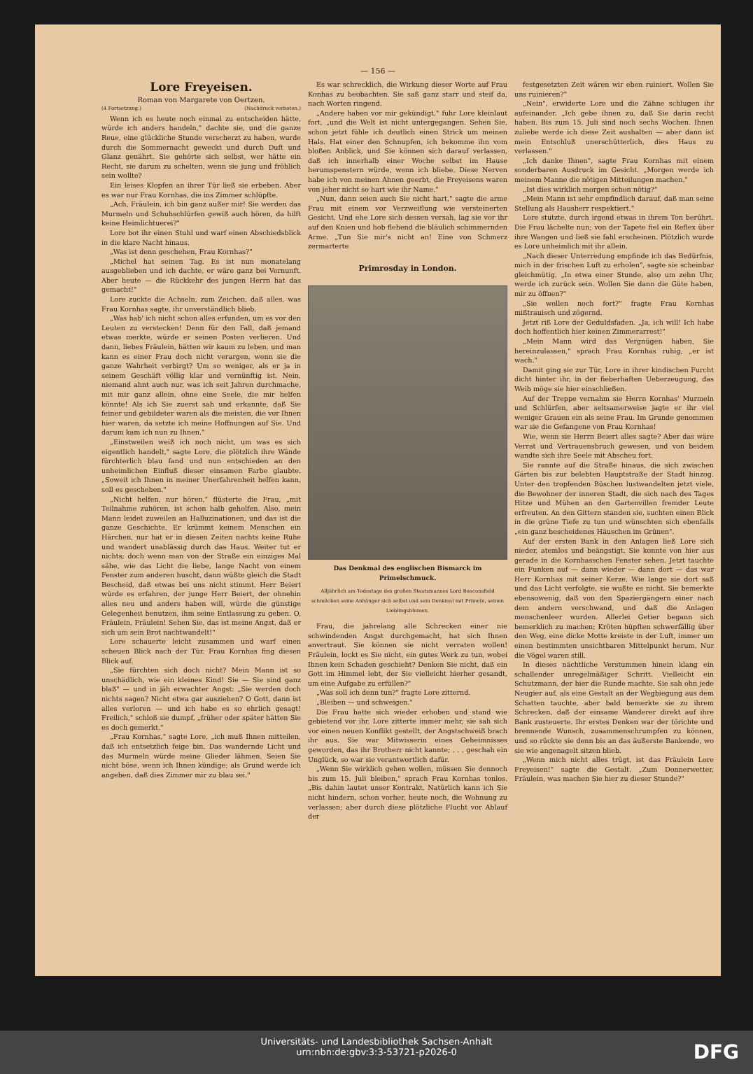— 156 —
Lore Freyeisen.
Roman von Margarete von Oertzen.
(4 Fortsetzung.) (Nachdruck verboten.)
Wenn ich es heute noch einmal zu entscheiden hätte, würde ich anders handeln," dachte sie, und die ganze Reue, eine glückliche Stunde verscherzt zu haben, wurde durch die Sommernacht geweckt und durch Duft und Glanz genährt. Sie gehörte sich selbst, wer hätte ein Recht, sie darum zu schelten, wenn sie jung und fröhlich sein wollte?
Ein leises Klopfen an ihrer Tür ließ sie erbeben. Aber es war nur Frau Kornhas, die ins Zimmer schlüpfte.
„Ach, Fräulein, ich bin ganz außer mir! Sie werden das Murmeln und Schuhschlürfen gewiß auch hören, da hilft keine Heimlichtuerei?"
Lore bot ihr einen Stuhl und warf einen Abschiedsblick in die klare Nacht hinaus.
„Was ist denn geschehen, Frau Kornhas?"
„Michel hat seinen Tag. Es ist nun monatelang ausgeblieben und ich dachte, er wäre ganz bei Vernunft. Aber heute — die Rückkehr des jungen Herrn hat das gemacht!"
Lore zuckte die Achseln, zum Zeichen, daß alles, was Frau Kornhas sagte, ihr unverständlich blieb.
„Was hab' ich nicht schon alles erfunden, um es vor den Leuten zu verstecken! Denn für den Fall, daß jemand etwas merkte, würde er seinen Posten verlieren. Und dann, liebes Fräulein, hätten wir kaum zu leben, und man kann es einer Frau doch nicht verargen, wenn sie die ganze Wahrheit verbirgt? Um so weniger, als er ja in seinem Geschäft völlig klar und vernünftig ist. Nein, niemand ahnt auch nur, was ich seit Jahren durchmache, mit mir ganz allein, ohne eine Seele, die mir helfen könnte! Als ich Sie zuerst sah und erkannte, daß Sie feiner und gebildeter waren als die meisten, die vor Ihnen hier waren, da setzte ich meine Hoffnungen auf Sie. Und darum kam ich nun zu Ihnen."
„Einstweilen weiß ich noch nicht, um was es sich eigentlich handelt," sagte Lore, die plötzlich ihre Wände fürchterlich blau fand und nun entschieden an den unheimlichen Einfluß dieser einsamen Farbe glaubte. „Soweit ich Ihnen in meiner Unerfahrenheit helfen kann, soll es geschehen."
„Nicht helfen, nur hören," flüsterte die Frau, „mit Teilnahme zuhören, ist schon halb geholfen. Also, mein Mann leidet zuweilen an Halluzinationen, und das ist die ganze Geschichte. Er krümmt keinem Menschen ein Härchen, nur hat er in diesen Zeiten nachts keine Ruhe und wandert unablässig durch das Haus. Weiter tut er nichts; doch wenn man von der Straße ein einziges Mal sähe, wie das Licht die liebe, lange Nacht von einem Fenster zum anderen huscht, dann wüßte gleich die Stadt Bescheid, daß etwas bei uns nicht stimmt. Herr Beiert würde es erfahren, der junge Herr Beiert, der ohnehin alles neu und anders haben will, würde die günstige Gelegenheit benutzen, ihm seine Entlassung zu geben. O, Fräulein, Fräulein! Sehen Sie, das ist meine Angst, daß er sich um sein Brot nachtwandelt!"
Lore schauerte leicht zusammen und warf einen scheuen Blick nach der Tür. Frau Kornhas fing diesen Blick auf.
„Sie fürchten sich doch nicht? Mein Mann ist so unschädlich, wie ein kleines Kind! Sie — Sie sind ganz blaß" — und in jäh erwachter Angst: „Sie werden doch nichts sagen? Nicht etwa gar ausziehen? O Gott, dann ist alles verloren — und ich habe es so ehrlich gesagt! Freilich," schloß sie dumpf, „früher oder später hätten Sie es doch gemerkt."
„Frau Kornhas," sagte Lore, „ich muß Ihnen mitteilen, daß ich entsetzlich feige bin. Das wandernde Licht und das Murmeln würde meine Glieder lähmen. Seien Sie nicht böse, wenn ich Ihnen kündige; als Grund werde ich angeben, daß dies Zimmer mir zu blau sei."
Es war schrecklich, die Wirkung dieser Worte auf Frau Konhas zu beobachten. Sie saß ganz starr und steif da, nach Worten ringend.
„Andere haben vor mir gekündigt," fuhr Lore kleinlaut fort, „und die Welt ist nicht untergegangen. Sehen Sie, schon jetzt fühle ich deutlich einen Strick um meinen Hals. Hat einer den Schnupfen, ich bekomme ihn vom bloßen Anblick, und Sie können sich darauf verlassen, daß ich innerhalb einer Woche selbst im Hause herumspenstern würde, wenn ich bliebe. Diese Nerven habe ich von meinen Ahnen geerbt, die Freyeisens waren von jeher nicht so hart wie ihr Name."
„Nun, dann seien auch Sie nicht hart," sagte die arme Frau mit einem vor Verzweiflung wie versteinerten Gesicht. Und ehe Lore sich dessen versah, lag sie vor ihr auf den Knien und hob flehend die bläulich schimmernden Arme. „Tun Sie mir's nicht an! Eine von Schmerz zermarterte
Primrosday in London.
Das Denkmal des englischen Bismarck im Primelschmuck.
Alljährlich am Todestage des großen Staatsmannes Lord Beaconsfield schmücken seine Anhänger sich selbst und sein Denkmal mit Primeln, seinen Lieblingsblumen.
Frau, die jahrelang alle Schrecken einer nie schwindenden Angst durchgemacht, hat sich Ihnen anvertraut. Sie können sie nicht verraten wollen! Fräulein, lockt es Sie nicht, ein gutes Werk zu tun, wobei Ihnen kein Schaden geschieht? Denken Sie nicht, daß ein Gott im Himmel lebt, der Sie vielleicht hierher gesandt, um eine Aufgabe zu erfüllen?"
„Was soll ich denn tun?" fragte Lore zitternd.
„Bleiben — und schweigen."
Die Frau hatte sich wieder erhoben und stand wie gebietend vor ihr. Lore zitterte immer mehr, sie sah sich vor einen neuen Konflikt gestellt, der Angstschweiß brach ihr aus. Sie war Mitwisserin eines Geheimnisses geworden, das ihr Brotherr nicht kannte; . . . geschah ein Unglück, so war sie verantwortlich dafür.
„Wenn Sie wirklich gehen wollen, müssen Sie dennoch bis zum 15. Juli bleiben," sprach Frau Kornhas tonlos. „Bis dahin lautet unser Kontrakt. Natürlich kann ich Sie nicht hindern, schon vorher, heute noch, die Wohnung zu verlassen; aber durch diese plötzliche Flucht vor Ablauf der
festgesetzten Zeit wären wir eben ruiniert. Wollen Sie uns ruinieren?"
„Nein", erwiderte Lore und die Zähne schlugen ihr aufeinander. „Ich gebe ihnen zu, daß Sie darin recht haben. Bis zum 15. Juli sind noch sechs Wochen. Ihnen zuliebe werde ich diese Zeit aushalten — aber dann ist mein Entschluß unerschütterlich, dies Haus zu verlassen."
„Ich danke Ihnen", sagte Frau Kornhas mit einem sonderbaren Ausdruck im Gesicht. „Morgen werde ich meinem Manne die nötigen Mitteilungen machen."
„Ist dies wirklich morgen schon nötig?"
„Mein Mann ist sehr empfindlich darauf, daß man seine Stellung als Hausherr respektiert."
Lore stutzte, durch irgend etwas in ihrem Ton berührt. Die Frau lächelte nun; von der Tapete fiel ein Reflex über ihre Wangen und ließ sie fahl erscheinen. Plötzlich wurde es Lore unheimlich mit ihr allein.
„Nach dieser Unterredung empfinde ich das Bedürfnis, mich in der frischen Luft zu erholen", sagte sie scheinbar gleichmütig. „In etwa einer Stunde, also um zehn Uhr, werde ich zurück sein. Wollen Sie dann die Güte haben, mir zu öffnen?"
„Sie wollen noch fort?" fragte Frau Kornhas mißtrauisch und zögernd.
Jetzt riß Lore der Geduldsfaden. „Ja, ich will! Ich habe doch hoffentlich hier keinen Zimmerarrest!"
„Mein Mann wird das Vergnügen haben, Sie hereinzulassen," sprach Frau Kornhas ruhig, „er ist wach."
Damit ging sie zur Tür, Lore in ihrer kindischen Furcht dicht hinter ihr, in der fieberhaften Ueberzeugung, das Weib möge sie hier einschließen.
Auf der Treppe vernahm sie Herrn Kornhas' Murmeln und Schlürfen, aber seltsamerweise jagte er ihr viel weniger Grauen ein als seine Frau. Im Grunde genommen war sie die Gefangene von Frau Kornhas!
Wie, wenn sie Herrn Beiert alles sagte? Aber das wäre Verrat und Vertrauensbruch gewesen, und von beidem wandte sich ihre Seele mit Abscheu fort.
Sie rannte auf die Straße hinaus, die sich zwischen Gärten bis zur belebten Hauptstraße der Stadt hinzog. Unter den tropfenden Büschen lustwandelten jetzt viele, die Bewohner der inneren Stadt, die sich nach des Tages Hitze und Mühen an den Gartenvillen fremder Leute erfreuten. An den Gittern standen sie, suchten einen Blick in die grüne Tiefe zu tun und wünschten sich ebenfalls „ein ganz bescheidenes Häuschen im Grünen".
Auf der ersten Bank in den Anlagen ließ Lore sich nieder, atemlos und beängstigt. Sie konnte von hier aus gerade in die Kornhasschen Fenster sehen. Jetzt tauchte ein Funken auf — dann wieder — dann dort — das war Herr Kornhas mit seiner Kerze. Wie lange sie dort saß und das Licht verfolgte, sie wußte es nicht. Sie bemerkte ebensowenig, daß von den Spaziergängern einer nach dem andern verschwand, und daß die Anlagen menschenleer wurden. Allerlei Getier begann sich bemerklich zu machen; Kröten hüpften schwerfällig über den Weg, eine dicke Motte kreiste in der Luft, immer um einen bestimmten unsichtbaren Mittelpunkt herum. Nur die Vögel waren still.
In dieses nächtliche Verstummen hinein klang ein schallender unregelmäßiger Schritt. Vielleicht ein Schutzmann, der hier die Runde machte. Sie sah ohn jede Neugier auf, als eine Gestalt an der Wegbiegung aus dem Schatten tauchte, aber bald bemerkte sie zu ihrem Schrecken, daß der einsame Wanderer direkt auf ihre Bank zusteuerte. Ihr erstes Denken war der törichte und brennende Wunsch, zusammenschrumpfen zu können, und so rückte sie denn bis an das äußerste Bankende, wo sie wie angenagelt sitzen blieb.
„Wenn mich nicht alles trügt, ist das Fräulein Lore Freyeisen!" sagte die Gestalt. „Zum Donnerwetter, Fräulein, was machen Sie hier zu dieser Stunde?"
Universitäts- und Landesbibliothek Sachsen-Anhalt
urn:nbn:de:gbv:3:3-53721-p2026-0
DFG